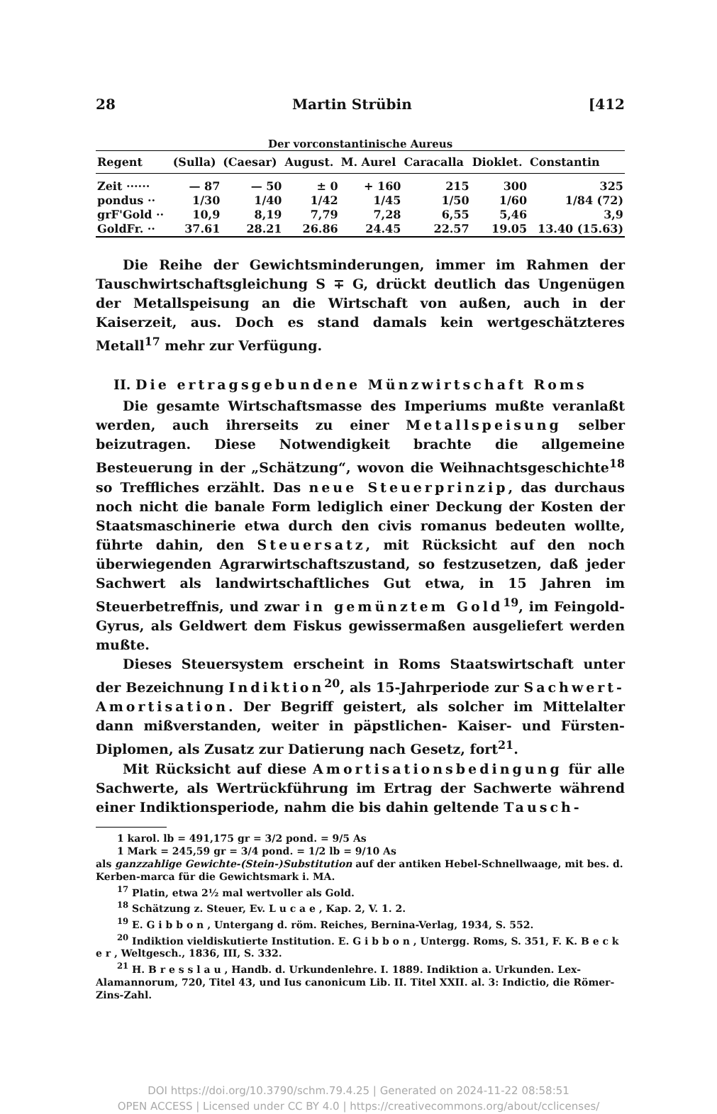28 Martin Strübin [412
Der vorconstantinische Aureus
| Regent | (Sulla) | (Caesar) | August. | M. Aurel | Caracalla | Dioklet. | Constantin |
| --- | --- | --- | --- | --- | --- | --- | --- |
| Zeit ······ | — 87 | — 50 | ± 0 | + 160 | 215 | 300 | 325 |
| pondus ·· | 1/30 | 1/40 | 1/42 | 1/45 | 1/50 | 1/60 | 1/84 (72) |
| grF'Gold ·· | 10,9 | 8,19 | 7,79 | 7,28 | 6,55 | 5,46 | 3,9 |
| GoldFr. ·· | 37.61 | 28.21 | 26.86 | 24.45 | 22.57 | 19.05 | 13.40 (15.63) |
Die Reihe der Gewichtsminderungen, immer im Rahmen der Tauschwirtschaftsgleichung S ∓ G, drückt deutlich das Ungenügen der Metallspeisung an die Wirtschaft von außen, auch in der Kaiserzeit, aus. Doch es stand damals kein wertgeschätzteres Metall<sup>17</sup> mehr zur Verfügung.
II. Die ertragsgebundene Münzwirtschaft Roms
Die gesamte Wirtschaftsmasse des Imperiums mußte veranlaßt werden, auch ihrerseits zu einer Metallspeisung selber beizutragen. Diese Notwendigkeit brachte die allgemeine Besteuerung in der „Schätzung“, wovon die Weihnachtsgeschichte<sup>18</sup> so Treffliches erzählt. Das neue Steuerprinzip, das durchaus noch nicht die banale Form lediglich einer Deckung der Kosten der Staatsmaschinerie etwa durch den civis romanus bedeuten wollte, führte dahin, den Steuersatz, mit Rücksicht auf den noch überwiegenden Agrarwirtschaftszustand, so festzusetzen, daß jeder Sachwert als landwirtschaftliches Gut etwa, in 15 Jahren im Steuerbetreffnis, und zwar in gemünztem Gold<sup>19</sup>, im Feingold-Gyrus, als Geldwert dem Fiskus gewissermaßen ausgeliefert werden mußte.
Dieses Steuersystem erscheint in Roms Staatswirtschaft unter der Bezeichnung Indiktion<sup>20</sup>, als 15-Jahrperiode zur Sachwert-Amortisation. Der Begriff geistert, als solcher im Mittelalter dann mißverstanden, weiter in päpstlichen- Kaiser- und Fürsten-Diplomen, als Zusatz zur Datierung nach Gesetz, fort<sup>21</sup>.
Mit Rücksicht auf diese Amortisationsbedingung für alle Sachwerte, als Wertrückführung im Ertrag der Sachwerte während einer Indiktionsperiode, nahm die bis dahin geltende Tausch-
1 karol. lb = 491,175 gr = 3/2 pond. = 9/5 As
1 Mark = 245,59 gr = 3/4 pond. = 1/2 lb = 9/10 As
als ganzzahlige Gewichte-(Stein-)Substitution auf der antiken Hebel-Schnellwaage, mit bes. d. Kerben-marca für die Gewichtsmark i. MA.
<sup>17</sup> Platin, etwa 2½ mal wertvoller als Gold.
<sup>18</sup> Schätzung z. Steuer, Ev. L u c a e , Kap. 2, V. 1. 2.
<sup>19</sup> E. G i b b o n , Untergang d. röm. Reiches, Bernina-Verlag, 1934, S. 552.
<sup>20</sup> Indiktion vieldiskutierte Institution. E. G i b b o n , Untergg. Roms, S. 351, F. K. B e c k e r , Weltgesch., 1836, III, S. 332.
<sup>21</sup> H. B r e s s l a u , Handb. d. Urkundenlehre. I. 1889. Indiktion a. Urkunden. Lex-Alamannorum, 720, Titel 43, und Ius canonicum Lib. II. Titel XXII. al. 3: Indictio, die Römer-Zins-Zahl.
DOI https://doi.org/10.3790/schm.79.4.25 | Generated on 2024-11-22 08:58:51
OPEN ACCESS | Licensed under CC BY 4.0 | https://creativecommons.org/about/cclicenses/